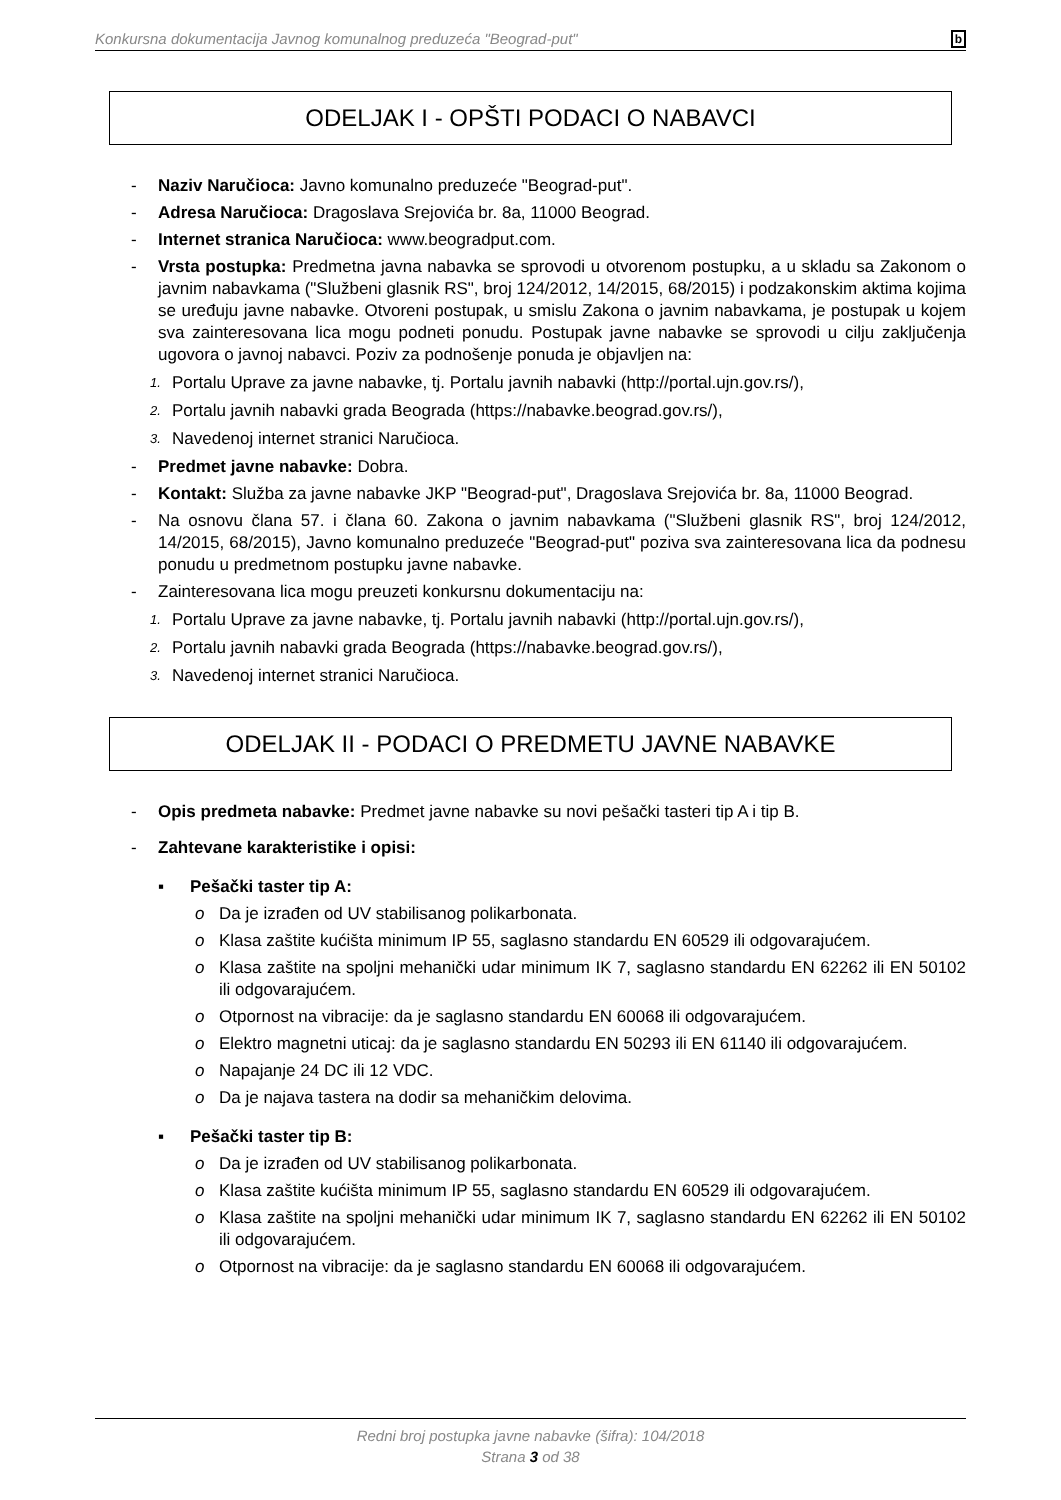Konkursna dokumentacija Javnog komunalnog preduzeća "Beograd-put" b
ODELJAK I - OPŠTI PODACI O NABAVCI
- Naziv Naručioca: Javno komunalno preduzeće "Beograd-put".
- Adresa Naručioca: Dragoslava Srejovića br. 8a, 11000 Beograd.
- Internet stranica Naručioca: www.beogradput.com.
- Vrsta postupka: Predmetna javna nabavka se sprovodi u otvorenom postupku, a u skladu sa Zakonom o javnim nabavkama ("Službeni glasnik RS", broj 124/2012, 14/2015, 68/2015) i podzakonskim aktima kojima se uređuju javne nabavke. Otvoreni postupak, u smislu Zakona o javnim nabavkama, je postupak u kojem sva zainteresovana lica mogu podneti ponudu. Postupak javne nabavke se sprovodi u cilju zaključenja ugovora o javnoj nabavci. Poziv za podnošenje ponuda je objavljen na:
1. Portalu Uprave za javne nabavke, tj. Portalu javnih nabavki (http://portal.ujn.gov.rs/),
2. Portalu javnih nabavki grada Beograda (https://nabavke.beograd.gov.rs/),
3. Navedenoj internet stranici Naručioca.
- Predmet javne nabavke: Dobra.
- Kontakt: Služba za javne nabavke JKP "Beograd-put", Dragoslava Srejovića br. 8a, 11000 Beograd.
- Na osnovu člana 57. i člana 60. Zakona o javnim nabavkama ("Službeni glasnik RS", broj 124/2012, 14/2015, 68/2015), Javno komunalno preduzeće "Beograd-put" poziva sva zainteresovana lica da podnesu ponudu u predmetnom postupku javne nabavke.
- Zainteresovana lica mogu preuzeti konkursnu dokumentaciju na:
1. Portalu Uprave za javne nabavke, tj. Portalu javnih nabavki (http://portal.ujn.gov.rs/),
2. Portalu javnih nabavki grada Beograda (https://nabavke.beograd.gov.rs/),
3. Navedenoj internet stranici Naručioca.
ODELJAK II - PODACI O PREDMETU JAVNE NABAVKE
- Opis predmeta nabavke: Predmet javne nabavke su novi pešački tasteri tip A i tip B.
- Zahtevane karakteristike i opisi:
▪ Pešački taster tip A:
o Da je izrađen od UV stabilisanog polikarbonata.
o Klasa zaštite kućišta minimum IP 55, saglasno standardu EN 60529 ili odgovarajućem.
o Klasa zaštite na spoljni mehanički udar minimum IK 7, saglasno standardu EN 62262 ili EN 50102 ili odgovarajućem.
o Otpornost na vibracije: da je saglasno standardu EN 60068 ili odgovarajućem.
o Elektro magnetni uticaj: da je saglasno standardu EN 50293 ili EN 61140 ili odgovarajućem.
o Napajanje 24 DC ili 12 VDC.
o Da je najava tastera na dodir sa mehaničkim delovima.
▪ Pešački taster tip B:
o Da je izrađen od UV stabilisanog polikarbonata.
o Klasa zaštite kućišta minimum IP 55, saglasno standardu EN 60529 ili odgovarajućem.
o Klasa zaštite na spoljni mehanički udar minimum IK 7, saglasno standardu EN 62262 ili EN 50102 ili odgovarajućem.
o Otpornost na vibracije: da je saglasno standardu EN 60068 ili odgovarajućem.
Redni broj postupka javne nabavke (šifra): 104/2018
Strana 3 od 38